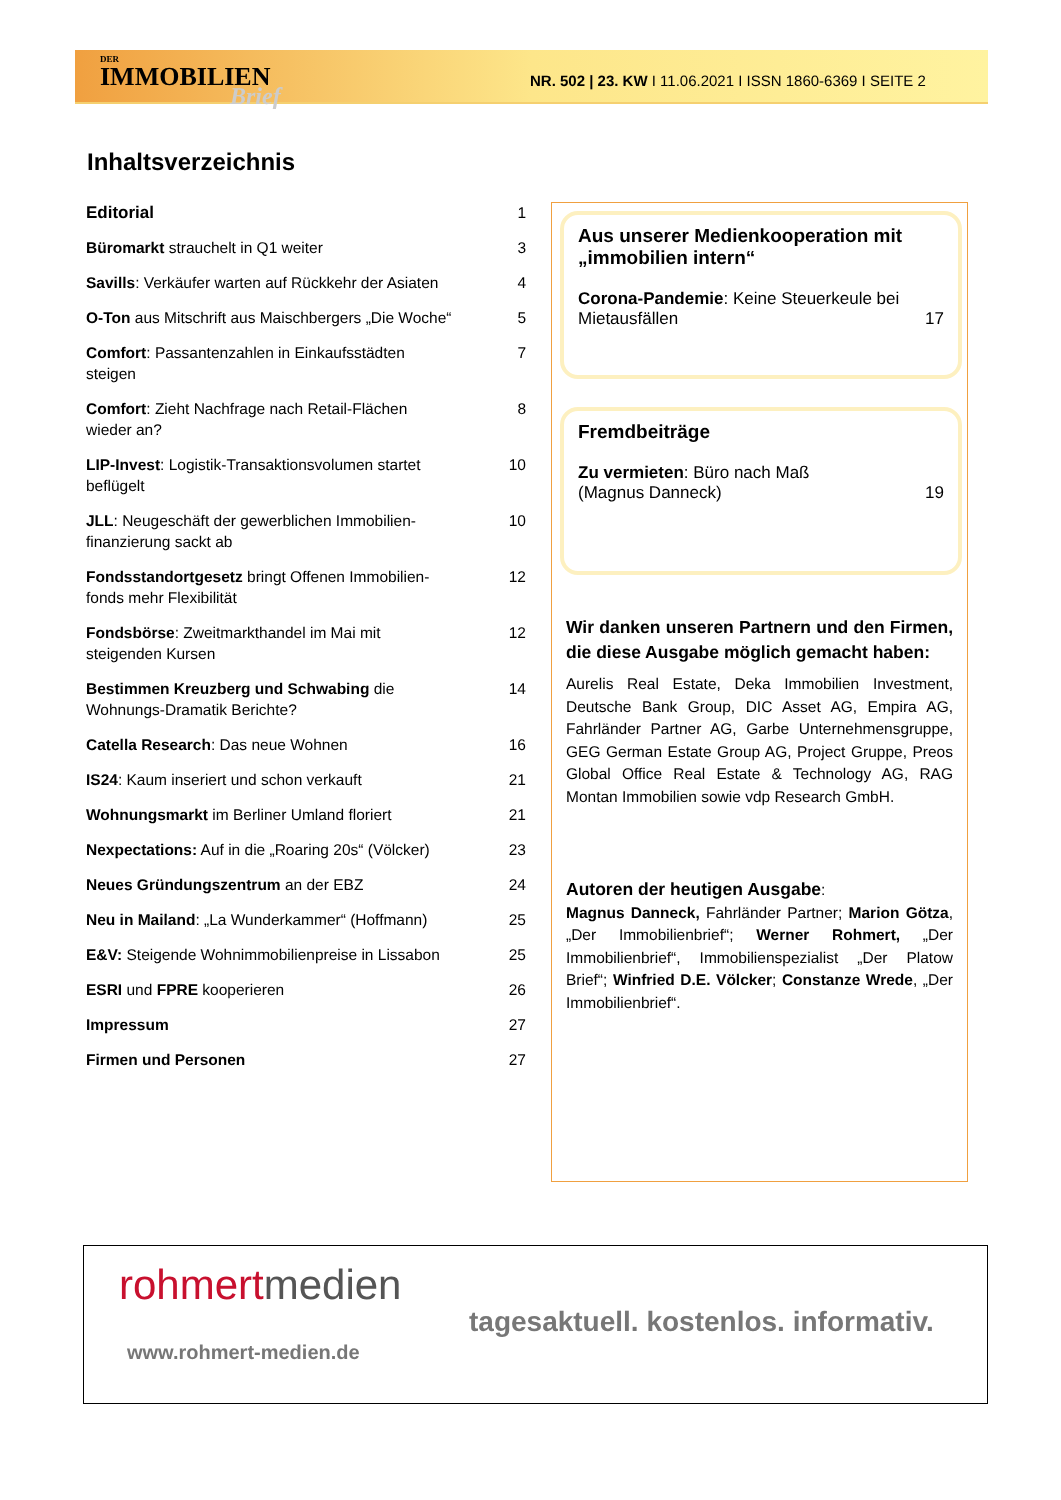DER
IMMOBILIEN
Brief
NR. 502 | 23. KW I 11.06.2021 I ISSN 1860-6369 I SEITE 2
Inhaltsverzeichnis
Editorial 1
Büromarkt strauchelt in Q1 weiter 3
Savills: Verkäufer warten auf Rückkehr der Asiaten 4
O-Ton aus Mitschrift aus Maischbergers „Die Woche“5
Comfort: Passantenzahlen in Einkaufsstädten steigen 7
Comfort: Zieht Nachfrage nach Retail-Flächen wieder an? 8
LIP-Invest: Logistik-Transaktionsvolumen startet beflügelt 10
JLL: Neugeschäft der gewerblichen Immobilien-finanzierung sackt ab 10
Fondsstandortgesetz bringt Offenen Immobilien-fonds mehr Flexibilität 12
Fondsbörse: Zweitmarkthandel im Mai mit steigenden Kursen 12
Bestimmen Kreuzberg und Schwabing die Wohnungs-Dramatik Berichte? 14
Catella Research: Das neue Wohnen 16
IS24: Kaum inseriert und schon verkauft 21
Wohnungsmarkt im Berliner Umland floriert 21
Nexpectations: Auf in die „Roaring 20s“ (Völcker) 23
Neues Gründungszentrum an der EBZ 24
Neu in Mailand: „La Wunderkammer“ (Hoffmann) 25
E&V: Steigende Wohnimmobilienpreise in Lissabon 25
ESRI und FPRE kooperieren 26
Impressum 27
Firmen und Personen 27
Aus unserer Medienkooperation mit „immobilien intern“
Corona-Pandemie: Keine Steuerkeule bei Mietausfällen 17
Fremdbeiträge
Zu vermieten: Büro nach Maß
(Magnus Danneck) 19
Wir danken unseren Partnern und den Firmen, die diese Ausgabe möglich gemacht haben:
Aurelis Real Estate, Deka Immobilien Investment, Deutsche Bank Group, DIC Asset AG, Empira AG, Fahrländer Partner AG, Garbe Unternehmensgruppe, GEG German Estate Group AG, Project Gruppe, Preos Global Office Real Estate & Technology AG, RAG Montan Immobilien sowie vdp Research GmbH.
Autoren der heutigen Ausgabe:
Magnus Danneck, Fahrländer Partner; Marion Götza, „Der Immobilienbrief“; Werner Rohmert, „Der Immobilienbrief“, Immobilienspezialist „Der Platow Brief“; Winfried D.E. Völcker; Constanze Wrede, „Der Immobilienbrief“.
rohmert medien
tagesaktuell. kostenlos. informativ.
www.rohmert-medien.de